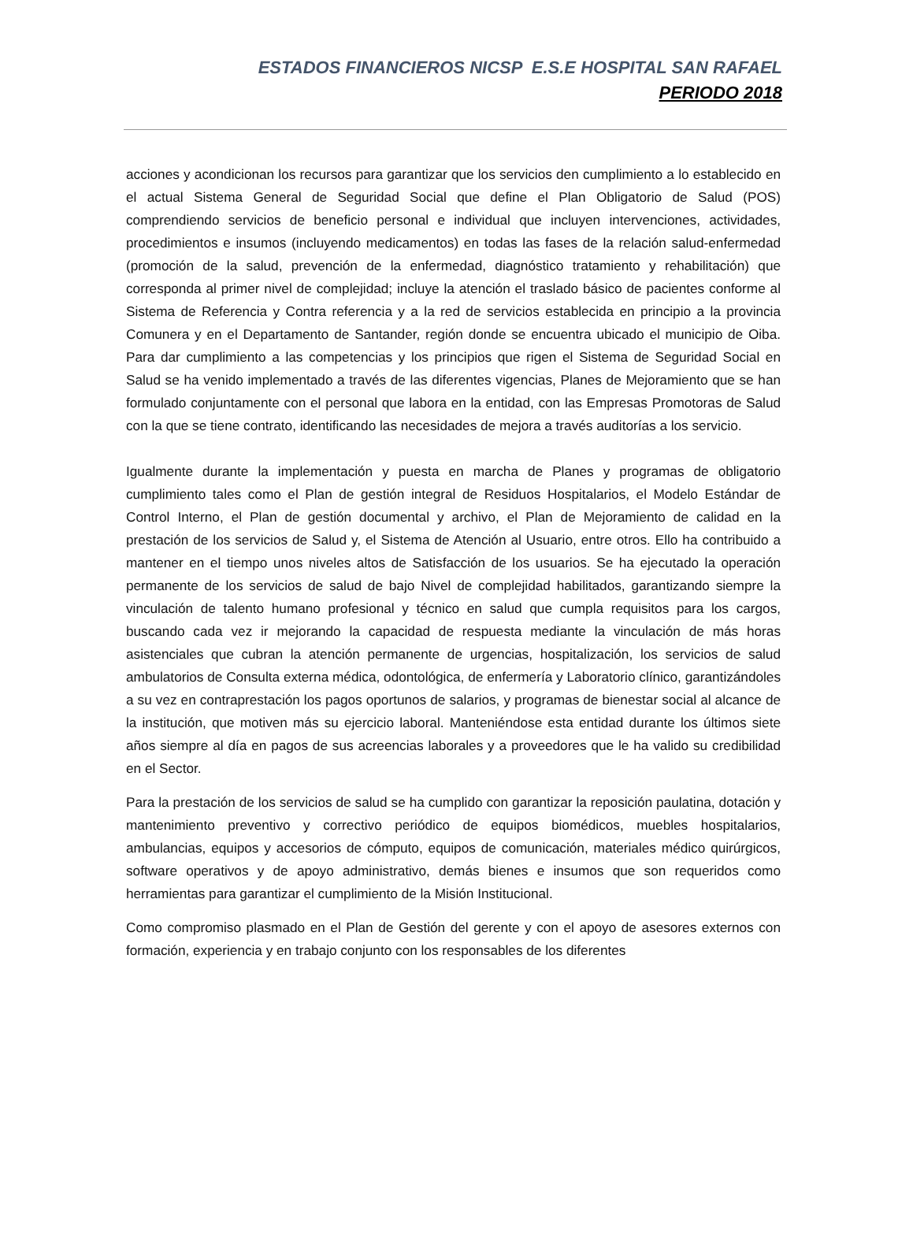ESTADOS FINANCIEROS NICSP E.S.E HOSPITAL SAN RAFAEL
PERIODO 2018
acciones y acondicionan los recursos para garantizar que los servicios den cumplimiento a lo establecido en el actual Sistema General de Seguridad Social que define el Plan Obligatorio de Salud (POS) comprendiendo servicios de beneficio personal e individual que incluyen intervenciones, actividades, procedimientos e insumos (incluyendo medicamentos) en todas las fases de la relación salud-enfermedad (promoción de la salud, prevención de la enfermedad, diagnóstico tratamiento y rehabilitación) que corresponda al primer nivel de complejidad; incluye la atención el traslado básico de pacientes conforme al Sistema de Referencia y Contra referencia y a la red de servicios establecida en principio a la provincia Comunera y en el Departamento de Santander, región donde se encuentra ubicado el municipio de Oiba. Para dar cumplimiento a las competencias y los principios que rigen el Sistema de Seguridad Social en Salud se ha venido implementado a través de las diferentes vigencias, Planes de Mejoramiento que se han formulado conjuntamente con el personal que labora en la entidad, con las Empresas Promotoras de Salud con la que se tiene contrato, identificando las necesidades de mejora a través auditorías a los servicio.
Igualmente durante la implementación y puesta en marcha de Planes y programas de obligatorio cumplimiento tales como el Plan de gestión integral de Residuos Hospitalarios, el Modelo Estándar de Control Interno, el Plan de gestión documental y archivo, el Plan de Mejoramiento de calidad en la prestación de los servicios de Salud y, el Sistema de Atención al Usuario, entre otros. Ello ha contribuido a mantener en el tiempo unos niveles altos de Satisfacción de los usuarios. Se ha ejecutado la operación permanente de los servicios de salud de bajo Nivel de complejidad habilitados, garantizando siempre la vinculación de talento humano profesional y técnico en salud que cumpla requisitos para los cargos, buscando cada vez ir mejorando la capacidad de respuesta mediante la vinculación de más horas asistenciales que cubran la atención permanente de urgencias, hospitalización, los servicios de salud ambulatorios de Consulta externa médica, odontológica, de enfermería y Laboratorio clínico, garantizándoles a su vez en contraprestación los pagos oportunos de salarios, y programas de bienestar social al alcance de la institución, que motiven más su ejercicio laboral. Manteniéndose esta entidad durante los últimos siete años siempre al día en pagos de sus acreencias laborales y a proveedores que le ha valido su credibilidad en el Sector.
Para la prestación de los servicios de salud se ha cumplido con garantizar la reposición paulatina, dotación y mantenimiento preventivo y correctivo periódico de equipos biomédicos, muebles hospitalarios, ambulancias, equipos y accesorios de cómputo, equipos de comunicación, materiales médico quirúrgicos, software operativos y de apoyo administrativo, demás bienes e insumos que son requeridos como herramientas para garantizar el cumplimiento de la Misión Institucional.
Como compromiso plasmado en el Plan de Gestión del gerente y con el apoyo de asesores externos con formación, experiencia y en trabajo conjunto con los responsables de los diferentes